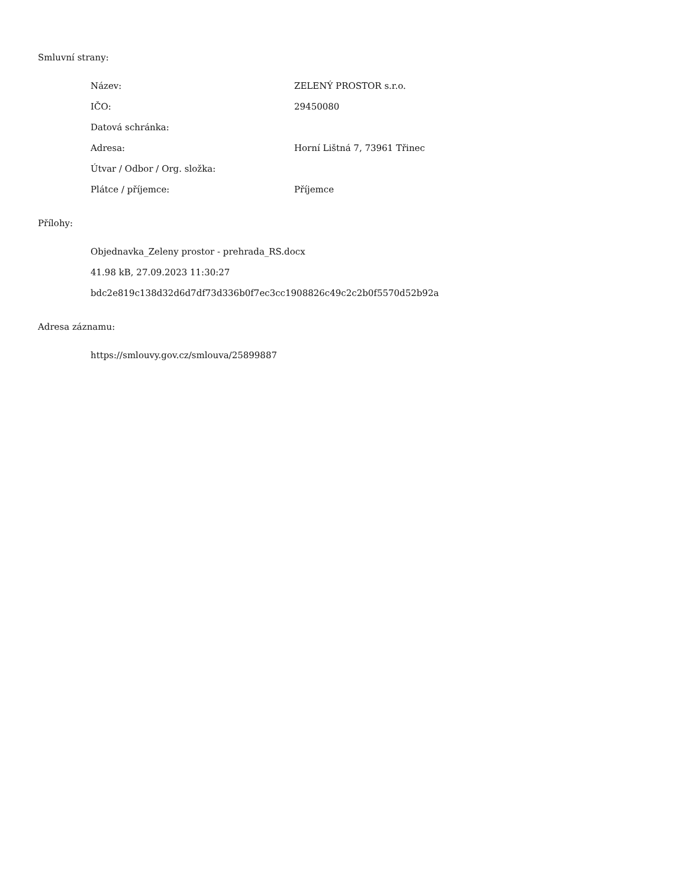Smluvní strany:
| Název: | ZELENÝ PROSTOR s.r.o. |
| IČO: | 29450080 |
| Datová schránka: | |
| Adresa: | Horní Lištná 7, 73961 Třinec |
| Útvar / Odbor / Org. složka: | |
| Plátce / příjemce: | Příjemce |
Přílohy:
Objednavka_Zeleny prostor - prehrada_RS.docx
41.98 kB, 27.09.2023 11:30:27
bdc2e819c138d32d6d7df73d336b0f7ec3cc1908826c49c2c2b0f5570d52b92a
Adresa záznamu:
https://smlouvy.gov.cz/smlouva/25899887